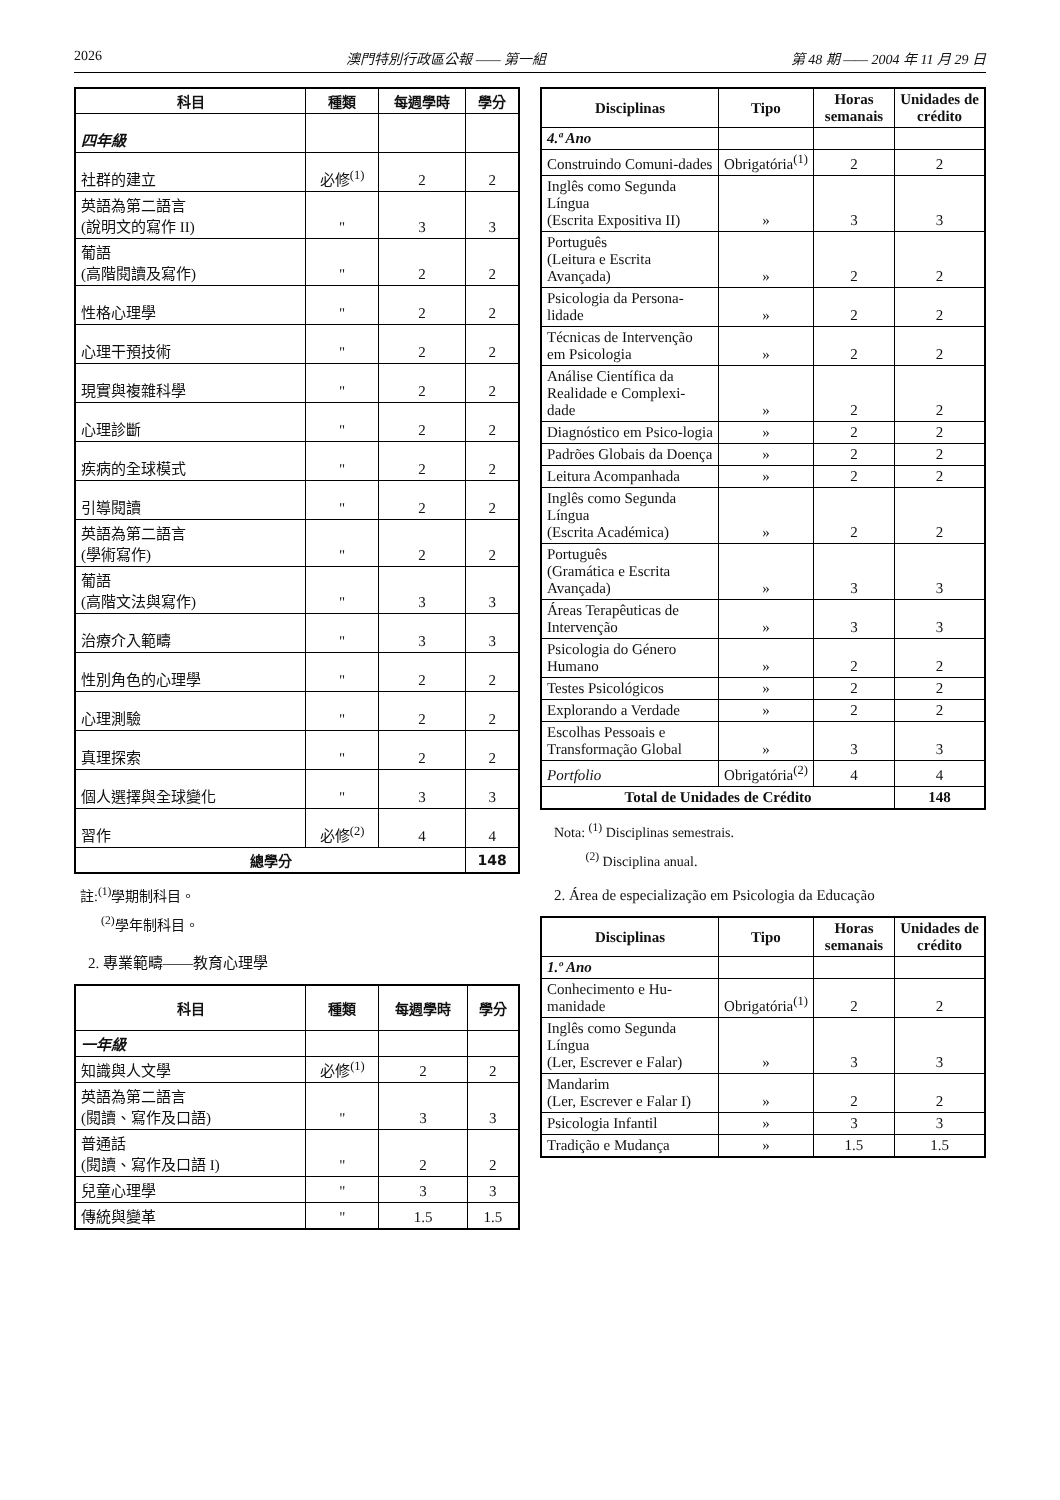2026 澳門特別行政區公報 —— 第一組 第 48 期 —— 2004 年 11 月 29 日
| 科目 | 種類 | 每週學時 | 學分 |
| --- | --- | --- | --- |
| 四年級 | | | |
| 社群的建立 | 必修<sup>(1)</sup> | 2 | 2 |
| 英語為第二語言 (說明文的寫作 II) | " | 3 | 3 |
| 葡語 (高階閱讀及寫作) | " | 2 | 2 |
| 性格心理學 | " | 2 | 2 |
| 心理干預技術 | " | 2 | 2 |
| 現實與複雜科學 | " | 2 | 2 |
| 心理診斷 | " | 2 | 2 |
| 疾病的全球模式 | " | 2 | 2 |
| 引導閱讀 | " | 2 | 2 |
| 英語為第二語言 (學術寫作) | " | 2 | 2 |
| 葡語 (高階文法與寫作) | " | 3 | 3 |
| 治療介入範疇 | " | 3 | 3 |
| 性別角色的心理學 | " | 2 | 2 |
| 心理測驗 | " | 2 | 2 |
| 真理探索 | " | 2 | 2 |
| 個人選擇與全球變化 | " | 3 | 3 |
| 習作 | 必修<sup>(2)</sup> | 4 | 4 |
| 總學分 | | | 148 |
註:<sup>(1)</sup>學期制科目。
<sup>(2)</sup> 學年制科目。
2. 專業範疇——教育心理學
| 科目 | 種類 | 每週學時 | 學分 |
| --- | --- | --- | --- |
| 一年級 | | | |
| 知識與人文學 | 必修<sup>(1)</sup> | 2 | 2 |
| 英語為第二語言 (閱讀、寫作及口語) | " | 3 | 3 |
| 普通話 (閱讀、寫作及口語 I) | " | 2 | 2 |
| 兒童心理學 | " | 3 | 3 |
| 傳統與變革 | " | 1.5 | 1.5 |
| Disciplinas | Tipo | Horas semanais | Unidades de crédito |
| --- | --- | --- | --- |
| 4.ª Ano | | | |
| Construindo Comuni-dades | Obrigatória<sup>(1)</sup> | 2 | 2 |
| Inglês como Segunda Língua (Escrita Expositiva II) | » | 3 | 3 |
| Português (Leitura e Escrita Avançada) | » | 2 | 2 |
| Psicologia da Persona-lidade | » | 2 | 2 |
| Técnicas de Intervenção em Psicologia | » | 2 | 2 |
| Análise Científica da Realidade e Complexi-dade | » | 2 | 2 |
| Diagnóstico em Psico-logia | » | 2 | 2 |
| Padrões Globais da Doença | » | 2 | 2 |
| Leitura Acompanhada | » | 2 | 2 |
| Inglês como Segunda Língua (Escrita Académica) | » | 2 | 2 |
| Português (Gramática e Escrita Avançada) | » | 3 | 3 |
| Áreas Terapêuticas de Intervenção | » | 3 | 3 |
| Psicologia do Género Humano | » | 2 | 2 |
| Testes Psicológicos | » | 2 | 2 |
| Explorando a Verdade | » | 2 | 2 |
| Escolhas Pessoais e Transformação Global | » | 3 | 3 |
| Portfolio | Obrigatória<sup>(2)</sup> | 4 | 4 |
| Total de Unidades de Crédito | | | 148 |
Nota: <sup>(1)</sup> Disciplinas semestrais.
<sup>(2)</sup> Disciplina anual.
2. Área de especialização em Psicologia da Educação
| Disciplinas | Tipo | Horas semanais | Unidades de crédito |
| --- | --- | --- | --- |
| 1.º Ano | | | |
| Conhecimento e Hu-manidade | Obrigatória<sup>(1)</sup> | 2 | 2 |
| Inglês como Segunda Língua (Ler, Escrever e Falar) | » | 3 | 3 |
| Mandarim (Ler, Escrever e Falar I) | » | 2 | 2 |
| Psicologia Infantil | » | 3 | 3 |
| Tradição e Mudança | » | 1.5 | 1.5 |